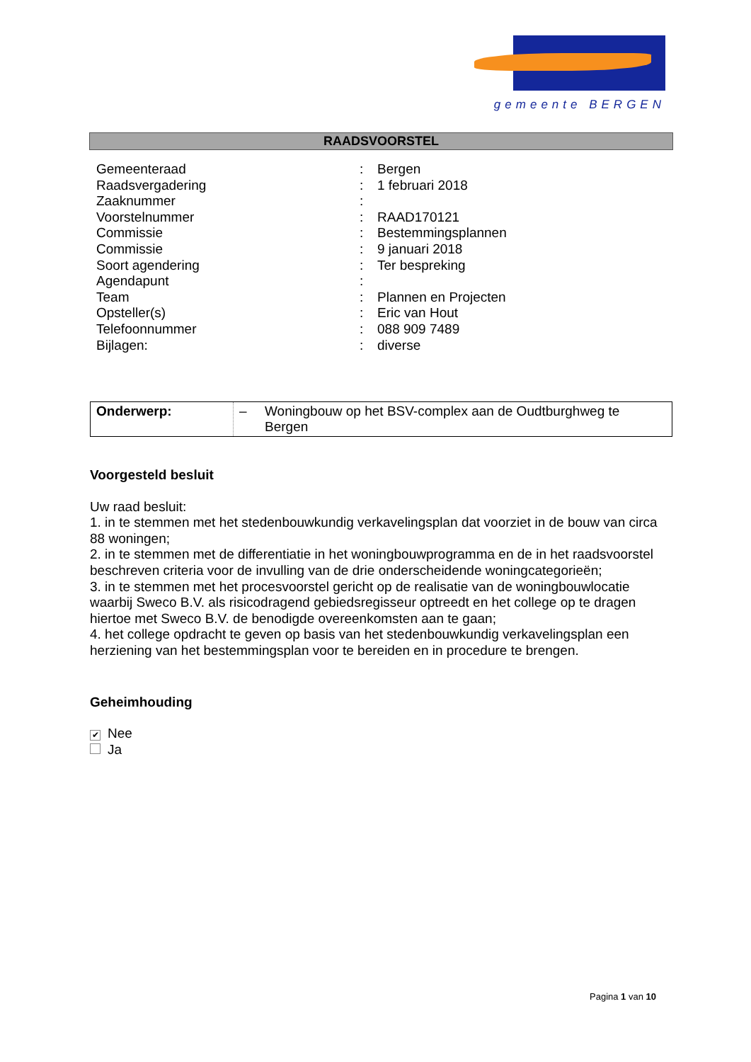gemeente BERGEN
RAADSVOORSTEL
| Gemeenteraad | : | Bergen |
| Raadsvergadering | : | 1 februari 2018 |
| Zaaknummer | : | |
| Voorstelnummer | : | RAAD170121 |
| Commissie | : | Bestemmingsplannen |
| Commissie | : | 9 januari 2018 |
| Soort agendering | : | Ter bespreking |
| Agendapunt | : | |
| Team | : | Plannen en Projecten |
| Opsteller(s) | : | Eric van Hout |
| Telefoonnummer | : | 088 909 7489 |
| Bijlagen: | : | diverse |
| Onderwerp: | – | Woningbouw op het BSV-complex aan de Oudtburghweg te Bergen |
Voorgesteld besluit
Uw raad besluit:
1. in te stemmen met het stedenbouwkundig verkavelingsplan dat voorziet in de bouw van circa 88 woningen;
2. in te stemmen met de differentiatie in het woningbouwprogramma en de in het raadsvoorstel beschreven criteria voor de invulling van de drie onderscheidende woningcategorieën;
3. in te stemmen met het procesvoorstel gericht op de realisatie van de woningbouwlocatie waarbij Sweco B.V. als risicodragend gebiedsregisseur optreedt en het college op te dragen hiertoe met Sweco B.V. de benodigde overeenkomsten aan te gaan;
4. het college opdracht te geven op basis van het stedenbouwkundig verkavelingsplan een herziening van het bestemmingsplan voor te bereiden en in procedure te brengen.
Geheimhouding
✔ Nee
Ja
Pagina 1 van 10